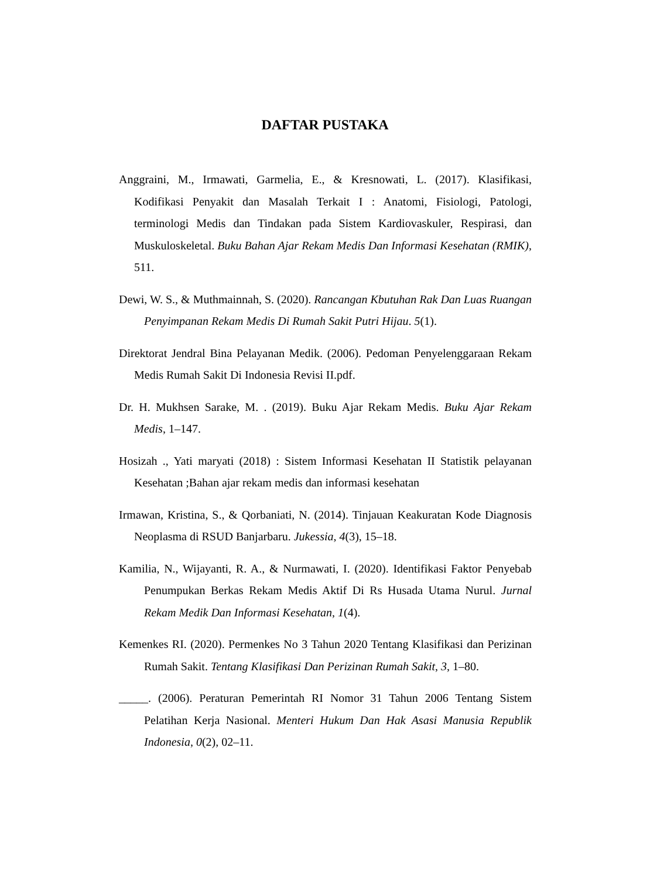DAFTAR PUSTAKA
Anggraini, M., Irmawati, Garmelia, E., & Kresnowati, L. (2017). Klasifikasi, Kodifikasi Penyakit dan Masalah Terkait I : Anatomi, Fisiologi, Patologi, terminologi Medis dan Tindakan pada Sistem Kardiovaskuler, Respirasi, dan Muskuloskeletal. Buku Bahan Ajar Rekam Medis Dan Informasi Kesehatan (RMIK), 511.
Dewi, W. S., & Muthmainnah, S. (2020). Rancangan Kbutuhan Rak Dan Luas Ruangan Penyimpanan Rekam Medis Di Rumah Sakit Putri Hijau. 5(1).
Direktorat Jendral Bina Pelayanan Medik. (2006). Pedoman Penyelenggaraan Rekam Medis Rumah Sakit Di Indonesia Revisi II.pdf.
Dr. H. Mukhsen Sarake, M. . (2019). Buku Ajar Rekam Medis. Buku Ajar Rekam Medis, 1–147.
Hosizah ., Yati maryati (2018) : Sistem Informasi Kesehatan II Statistik pelayanan Kesehatan ;Bahan ajar rekam medis dan informasi kesehatan
Irmawan, Kristina, S., & Qorbaniati, N. (2014). Tinjauan Keakuratan Kode Diagnosis Neoplasma di RSUD Banjarbaru. Jukessia, 4(3), 15–18.
Kamilia, N., Wijayanti, R. A., & Nurmawati, I. (2020). Identifikasi Faktor Penyebab Penumpukan Berkas Rekam Medis Aktif Di Rs Husada Utama Nurul. Jurnal Rekam Medik Dan Informasi Kesehatan, 1(4).
Kemenkes RI. (2020). Permenkes No 3 Tahun 2020 Tentang Klasifikasi dan Perizinan Rumah Sakit. Tentang Klasifikasi Dan Perizinan Rumah Sakit, 3, 1–80.
_____. (2006). Peraturan Pemerintah RI Nomor 31 Tahun 2006 Tentang Sistem Pelatihan Kerja Nasional. Menteri Hukum Dan Hak Asasi Manusia Republik Indonesia, 0(2), 02–11.